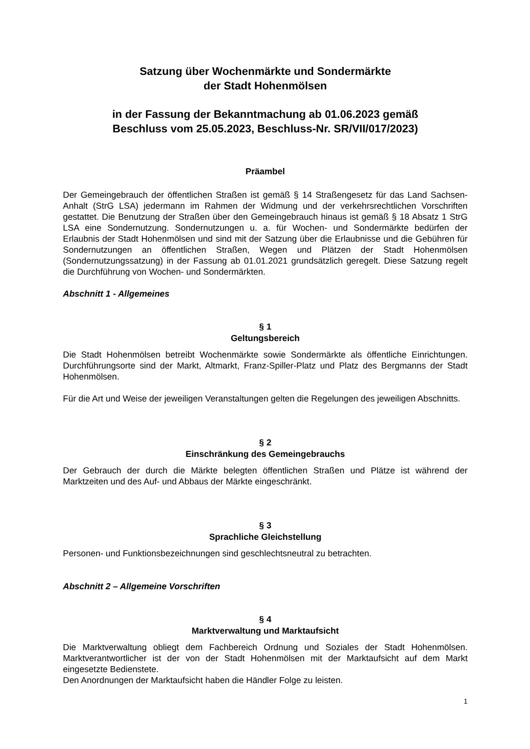Satzung über Wochenmärkte und Sondermärkte
der Stadt Hohenmölsen
in der Fassung der Bekanntmachung ab 01.06.2023 gemäß
Beschluss vom 25.05.2023, Beschluss-Nr. SR/VII/017/2023)
Präambel
Der Gemeingebrauch der öffentlichen Straßen ist gemäß § 14 Straßengesetz für das Land Sachsen-Anhalt (StrG LSA) jedermann im Rahmen der Widmung und der verkehrsrechtlichen Vorschriften gestattet. Die Benutzung der Straßen über den Gemeingebrauch hinaus ist gemäß § 18 Absatz 1 StrG LSA eine Sondernutzung. Sondernutzungen u. a. für Wochen- und Sondermärkte bedürfen der Erlaubnis der Stadt Hohenmölsen und sind mit der Satzung über die Erlaubnisse und die Gebühren für Sondernutzungen an öffentlichen Straßen, Wegen und Plätzen der Stadt Hohenmölsen (Sondernutzungssatzung) in der Fassung ab 01.01.2021 grundsätzlich geregelt. Diese Satzung regelt die Durchführung von Wochen- und Sondermärkten.
Abschnitt 1 - Allgemeines
§ 1
Geltungsbereich
Die Stadt Hohenmölsen betreibt Wochenmärkte sowie Sondermärkte als öffentliche Einrichtungen. Durchführungsorte sind der Markt, Altmarkt, Franz-Spiller-Platz und Platz des Bergmanns der Stadt Hohenmölsen.
Für die Art und Weise der jeweiligen Veranstaltungen gelten die Regelungen des jeweiligen Abschnitts.
§ 2
Einschränkung des Gemeingebrauchs
Der Gebrauch der durch die Märkte belegten öffentlichen Straßen und Plätze ist während der Marktzeiten und des Auf- und Abbaus der Märkte eingeschränkt.
§ 3
Sprachliche Gleichstellung
Personen- und Funktionsbezeichnungen sind geschlechtsneutral zu betrachten.
Abschnitt 2 – Allgemeine Vorschriften
§ 4
Marktverwaltung und Marktaufsicht
Die Marktverwaltung obliegt dem Fachbereich Ordnung und Soziales der Stadt Hohenmölsen. Marktverantwortlicher ist der von der Stadt Hohenmölsen mit der Marktaufsicht auf dem Markt eingesetzte Bedienstete.
Den Anordnungen der Marktaufsicht haben die Händler Folge zu leisten.
1